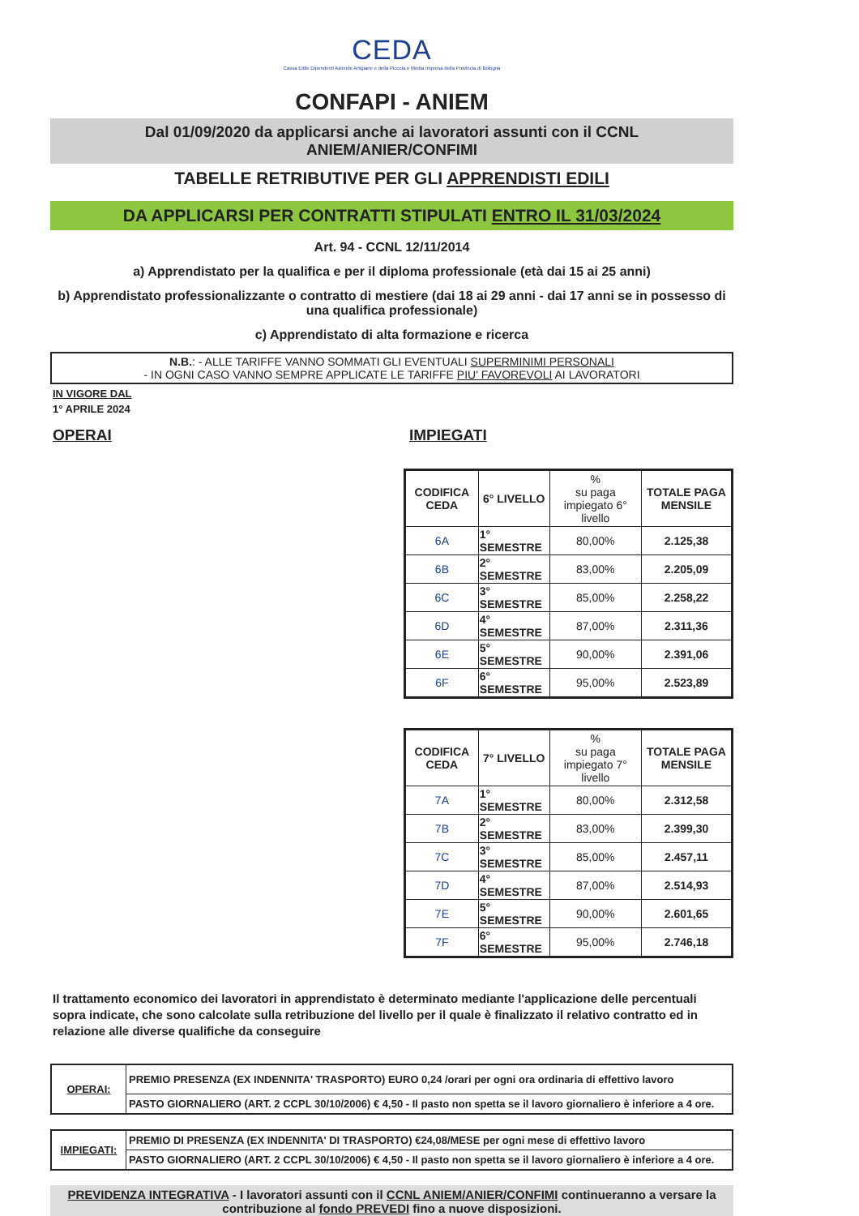CEDA
Cassa Edile Dipendenti Aziende Artigiane e della Piccola e Media Impresa della Provincia di Bologna
CONFAPI - ANIEM
Dal 01/09/2020 da applicarsi anche ai lavoratori assunti con il CCNL
ANIEM/ANIER/CONFIMI
TABELLE RETRIBUTIVE PER GLI APPRENDISTI EDILI
DA APPLICARSI PER CONTRATTI STIPULATI ENTRO IL 31/03/2024
Art. 94 - CCNL 12/11/2014
a) Apprendistato per la qualifica e per il diploma professionale (età dai 15 ai 25 anni)
b) Apprendistato professionalizzante o contratto di mestiere (dai 18 ai 29 anni - dai 17 anni se in possesso di una qualifica professionale)
c) Apprendistato di alta formazione e ricerca
N.B.: - ALLE TARIFFE VANNO SOMMATI GLI EVENTUALI SUPERMINIMI PERSONALI
- IN OGNI CASO VANNO SEMPRE APPLICATE LE TARIFFE PIU' FAVOREVOLI AI LAVORATORI
IN VIGORE DAL
1° APRILE 2024
OPERAI IMPIEGATI
| CODIFICA CEDA | 6° LIVELLO | % su paga impiegato 6° livello | TOTALE PAGA MENSILE |
| --- | --- | --- | --- |
| 6A | 1° SEMESTRE | 80,00% | 2.125,38 |
| 6B | 2° SEMESTRE | 83,00% | 2.205,09 |
| 6C | 3° SEMESTRE | 85,00% | 2.258,22 |
| 6D | 4° SEMESTRE | 87,00% | 2.311,36 |
| 6E | 5° SEMESTRE | 90,00% | 2.391,06 |
| 6F | 6° SEMESTRE | 95,00% | 2.523,89 |
| CODIFICA CEDA | 7° LIVELLO | % su paga impiegato 7° livello | TOTALE PAGA MENSILE |
| --- | --- | --- | --- |
| 7A | 1° SEMESTRE | 80,00% | 2.312,58 |
| 7B | 2° SEMESTRE | 83,00% | 2.399,30 |
| 7C | 3° SEMESTRE | 85,00% | 2.457,11 |
| 7D | 4° SEMESTRE | 87,00% | 2.514,93 |
| 7E | 5° SEMESTRE | 90,00% | 2.601,65 |
| 7F | 6° SEMESTRE | 95,00% | 2.746,18 |
Il trattamento economico dei lavoratori in apprendistato è determinato mediante l'applicazione delle percentuali sopra indicate, che sono calcolate sulla retribuzione del livello per il quale è finalizzato il relativo contratto ed in relazione alle diverse qualifiche da conseguire
| OPERAI: | PREMIO PRESENZA (EX INDENNITA' TRASPORTO) EURO 0,24 /orari per ogni ora ordinaria di effettivo lavoro |
| | PASTO GIORNALIERO (ART. 2 CCPL 30/10/2006) € 4,50 - Il pasto non spetta se il lavoro giornaliero è inferiore a 4 ore. |
| IMPIEGATI: | PREMIO DI PRESENZA (EX INDENNITA' DI TRASPORTO) €24,08/MESE per ogni mese di effettivo lavoro |
| | PASTO GIORNALIERO (ART. 2 CCPL 30/10/2006) € 4,50 - Il pasto non spetta se il lavoro giornaliero è inferiore a 4 ore. |
PREVIDENZA INTEGRATIVA - I lavoratori assunti con il CCNL ANIEM/ANIER/CONFIMI continueranno a versare la contribuzione al fondo PREVEDI fino a nuove disposizioni.